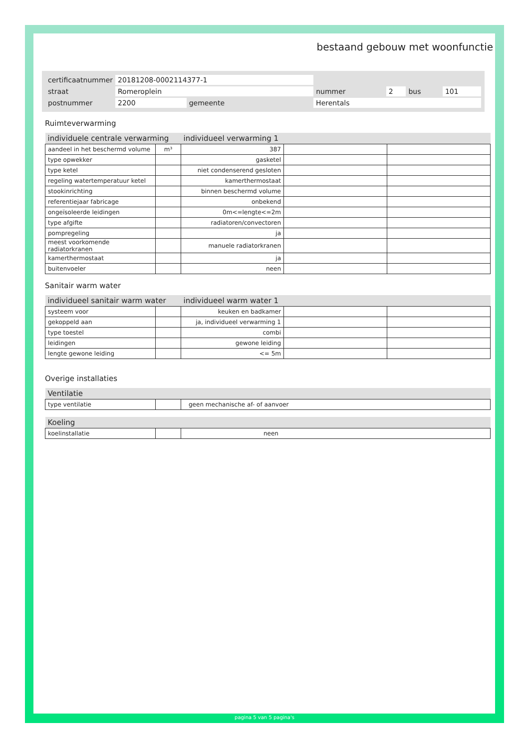bestaand gebouw met woonfunctie
| certificaatnummer | 20181208-0002114377-1 | | | | | | |
| straat | Romeroplein | | | nummer | 2 | bus | 101 |
| postnummer | 2200 | gemeente | Herentals | | | | |
Ruimteverwarming
| individuele centrale verwarming | | individueel verwarming 1 | | |
| --- | --- | --- | --- | --- |
| aandeel in het beschermd volume | m³ | 387 | | |
| type opwekker | | gasketel | | |
| type ketel | | niet condenserend gesloten | | |
| regeling watertemperatuur ketel | | kamerthermostaat | | |
| stookinrichting | | binnen beschermd volume | | |
| referentiejaar fabricage | | onbekend | | |
| ongeïsoleerde leidingen | | 0m<=lengte<=2m | | |
| type afgifte | | radiatoren/convectoren | | |
| pompregeling | | ja | | |
| meest voorkomende radiatorkranen | | manuele radiatorkranen | | |
| kamerthermostaat | | ja | | |
| buitenvoeler | | neen | | |
Sanitair warm water
| individueel sanitair warm water | | individueel warm water 1 | | |
| --- | --- | --- | --- | --- |
| systeem voor | | keuken en badkamer | | |
| gekoppeld aan | | ja, individueel verwarming 1 | | |
| type toestel | | combi | | |
| leidingen | | gewone leiding | | |
| lengte gewone leiding | | <= 5m | | |
Overige installaties
| Ventilatie | | |
| --- | --- | --- |
| type ventilatie | | geen mechanische af- of aanvoer |
| Koeling | | |
| --- | --- | --- |
| koelinstallatie | | neen |
pagina 5 van 5 pagina's